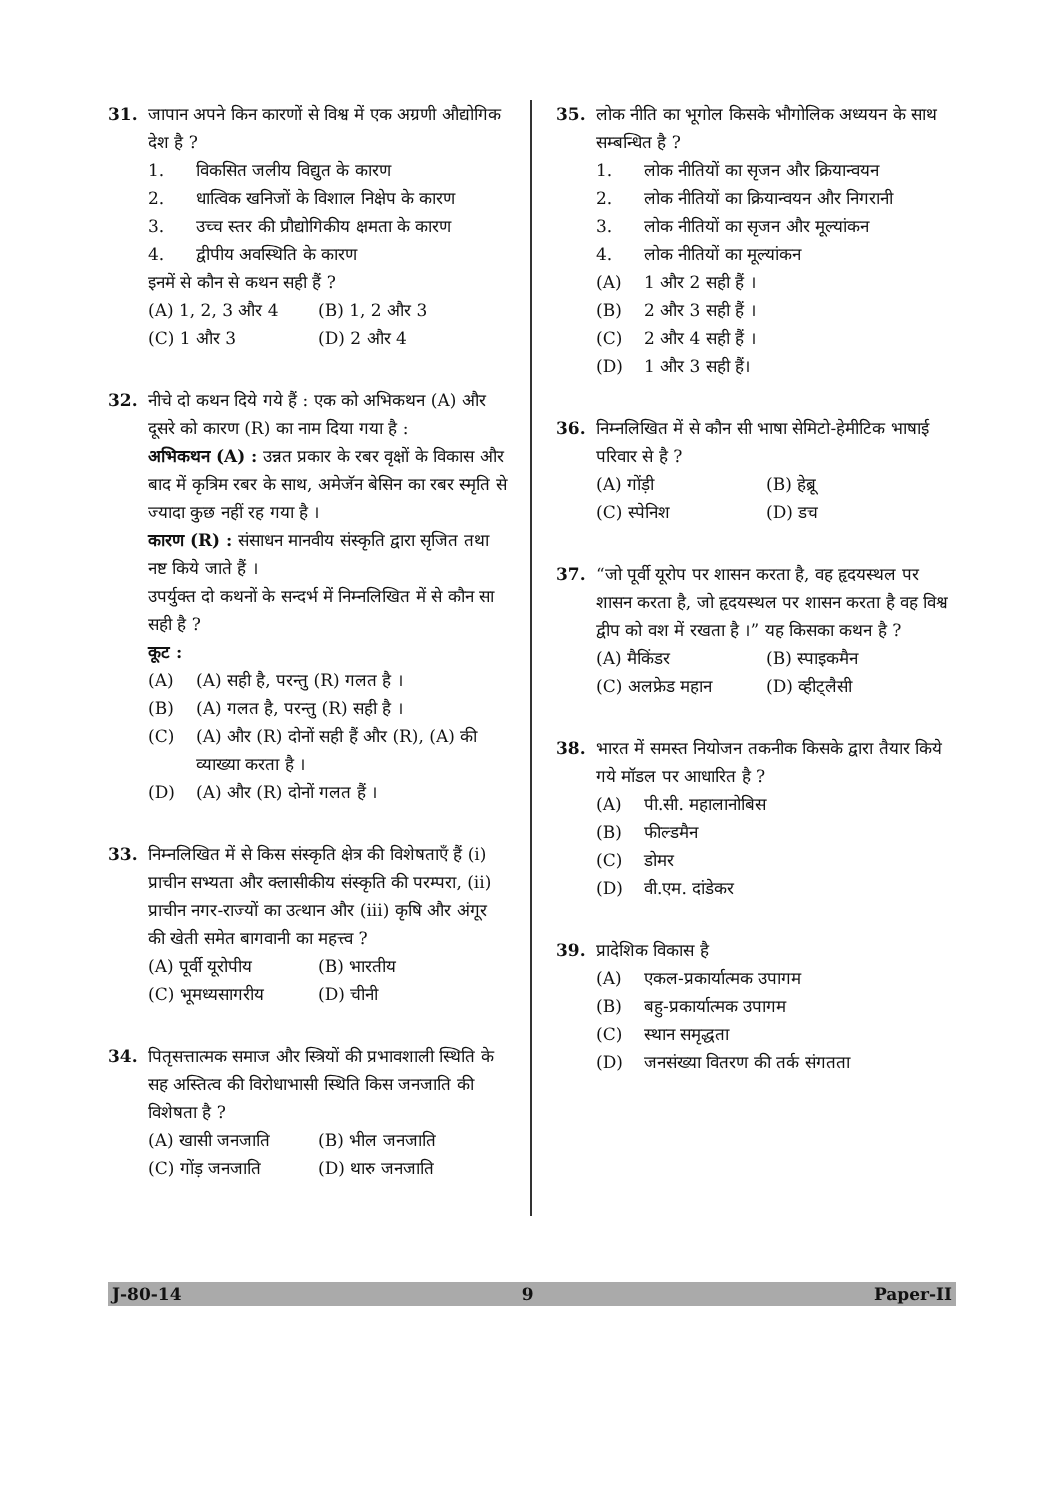31. जापान अपने किन कारणों से विश्व में एक अग्रणी औद्योगिक देश है ?
1. विकसित जलीय विद्युत के कारण
2. धात्विक खनिजों के विशाल निक्षेप के कारण
3. उच्च स्तर की प्रौद्योगिकीय क्षमता के कारण
4. द्वीपीय अवस्थिति के कारण
इनमें से कौन से कथन सही हैं ?
(A) 1, 2, 3 और 4 (B) 1, 2 और 3
(C) 1 और 3 (D) 2 और 4
32. नीचे दो कथन दिये गये हैं : एक को अभिकथन (A) और दूसरे को कारण (R) का नाम दिया गया है :
अभिकथन (A) : उन्नत प्रकार के रबर वृक्षों के विकास और बाद में कृत्रिम रबर के साथ, अमेजॅन बेसिन का रबर स्मृति से ज्यादा कुछ नहीं रह गया है ।
कारण (R) : संसाधन मानवीय संस्कृति द्वारा सृजित तथा नष्ट किये जाते हैं ।
उपर्युक्त दो कथनों के सन्दर्भ में निम्नलिखित में से कौन सा सही है ?
कूट :
(A) (A) सही है, परन्तु (R) गलत है ।
(B) (A) गलत है, परन्तु (R) सही है ।
(C) (A) और (R) दोनों सही हैं और (R), (A) की व्याख्या करता है ।
(D) (A) और (R) दोनों गलत हैं ।
33. निम्नलिखित में से किस संस्कृति क्षेत्र की विशेषताएँ हैं (i) प्राचीन सभ्यता और क्लासीकीय संस्कृति की परम्परा, (ii) प्राचीन नगर-राज्यों का उत्थान और (iii) कृषि और अंगूर की खेती समेत बागवानी का महत्त्व ?
(A) पूर्वी यूरोपीय
(B) भारतीय
(C) भूमध्यसागरीय (D) चीनी
34. पितृसत्तात्मक समाज और स्त्रियों की प्रभावशाली स्थिति के सह अस्तित्व की विरोधाभासी स्थिति किस जनजाति की विशेषता है ?
(A) खासी जनजाति (B) भील जनजाति
(C) गोंड़ जनजाति (D) थारु जनजाति
35. लोक नीति का भूगोल किसके भौगोलिक अध्ययन के साथ सम्बन्धित है ?
1. लोक नीतियों का सृजन और क्रियान्वयन
2. लोक नीतियों का क्रियान्वयन और निगरानी
3. लोक नीतियों का सृजन और मूल्यांकन
4. लोक नीतियों का मूल्यांकन
(A) 1 और 2 सही हैं ।
(B) 2 और 3 सही हैं ।
(C) 2 और 4 सही हैं ।
(D) 1 और 3 सही हैं।
36. निम्नलिखित में से कौन सी भाषा सेमिटो-हेमीटिक भाषाई परिवार से है ?
(A) गोंड़ी (B) हेब्रू
(C) स्पेनिश (D) डच
37. “जो पूर्वी यूरोप पर शासन करता है, वह हृदयस्थल पर शासन करता है, जो हृदयस्थल पर शासन करता है वह विश्व द्वीप को वश में रखता है ।” यह किसका कथन है ?
(A) मैकिंडर (B) स्पाइकमैन
(C) अलफ्रेड महान (D) व्हीट्लैसी
38. भारत में समस्त नियोजन तकनीक किसके द्वारा तैयार किये गये मॉडल पर आधारित है ?
(A) पी.सी. महालानोबिस
(B) फील्डमैन
(C) डोमर
(D) वी.एम. दांडेकर
39. प्रादेशिक विकास है
(A) एकल-प्रकार्यात्मक उपागम
(B) बहु-प्रकार्यात्मक उपागम
(C) स्थान समृद्धता
(D) जनसंख्या वितरण की तर्क संगतता
J-80-14 9 Paper-II